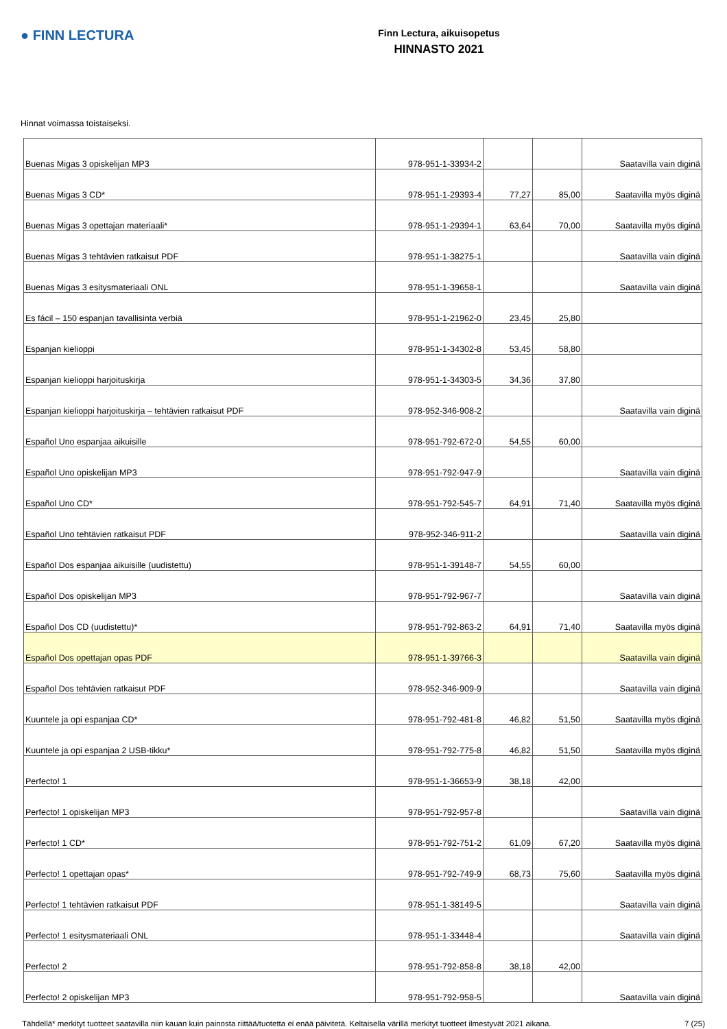● FINN LECTURA
Finn Lectura, aikuisopetus
HINNASTO 2021
Hinnat voimassa toistaiseksi.
| Buenas Migas 3 opiskelijan MP3 | 978-951-1-33934-2 | | | Saatavilla vain diginä |
| Buenas Migas 3 CD* | 978-951-1-29393-4 | 77,27 | 85,00 | Saatavilla myös diginä |
| Buenas Migas 3 opettajan materiaali* | 978-951-1-29394-1 | 63,64 | 70,00 | Saatavilla myös diginä |
| Buenas Migas 3 tehtävien ratkaisut PDF | 978-951-1-38275-1 | | | Saatavilla vain diginä |
| Buenas Migas 3 esitysmateriaali ONL | 978-951-1-39658-1 | | | Saatavilla vain diginä |
| Es fácil – 150 espanjan tavallisinta verbiä | 978-951-1-21962-0 | 23,45 | 25,80 | |
| Espanjan kielioppi | 978-951-1-34302-8 | 53,45 | 58,80 | |
| Espanjan kielioppi harjoituskirja | 978-951-1-34303-5 | 34,36 | 37,80 | |
| Espanjan kielioppi harjoituskirja – tehtävien ratkaisut PDF | 978-952-346-908-2 | | | Saatavilla vain diginä |
| Español Uno espanjaa aikuisille | 978-951-792-672-0 | 54,55 | 60,00 | |
| Español Uno opiskelijan MP3 | 978-951-792-947-9 | | | Saatavilla vain diginä |
| Español Uno CD* | 978-951-792-545-7 | 64,91 | 71,40 | Saatavilla myös diginä |
| Español Uno tehtävien ratkaisut PDF | 978-952-346-911-2 | | | Saatavilla vain diginä |
| Español Dos espanjaa aikuisille (uudistettu) | 978-951-1-39148-7 | 54,55 | 60,00 | |
| Español Dos opiskelijan MP3 | 978-951-792-967-7 | | | Saatavilla vain diginä |
| Español Dos CD (uudistettu)* | 978-951-792-863-2 | 64,91 | 71,40 | Saatavilla myös diginä |
| Español Dos opettajan opas PDF | 978-951-1-39766-3 | | | Saatavilla vain diginä |
| Español Dos tehtävien ratkaisut PDF | 978-952-346-909-9 | | | Saatavilla vain diginä |
| Kuuntele ja opi espanjaa CD* | 978-951-792-481-8 | 46,82 | 51,50 | Saatavilla myös diginä |
| Kuuntele ja opi espanjaa 2 USB-tikku* | 978-951-792-775-8 | 46,82 | 51,50 | Saatavilla myös diginä |
| Perfecto! 1 | 978-951-1-36653-9 | 38,18 | 42,00 | |
| Perfecto! 1 opiskelijan MP3 | 978-951-792-957-8 | | | Saatavilla vain diginä |
| Perfecto! 1 CD* | 978-951-792-751-2 | 61,09 | 67,20 | Saatavilla myös diginä |
| Perfecto! 1 opettajan opas* | 978-951-792-749-9 | 68,73 | 75,60 | Saatavilla myös diginä |
| Perfecto! 1 tehtävien ratkaisut PDF | 978-951-1-38149-5 | | | Saatavilla vain diginä |
| Perfecto! 1 esitysmateriaali ONL | 978-951-1-33448-4 | | | Saatavilla vain diginä |
| Perfecto! 2 | 978-951-792-858-8 | 38,18 | 42,00 | |
| Perfecto! 2 opiskelijan MP3 | 978-951-792-958-5 | | | Saatavilla vain diginä |
Tähdellä* merkityt tuotteet saatavilla niin kauan kuin painosta riittää/tuotetta ei enää päivitetä. Keltaisella värillä merkityt tuotteet ilmestyvät 2021 aikana. 7 (25)